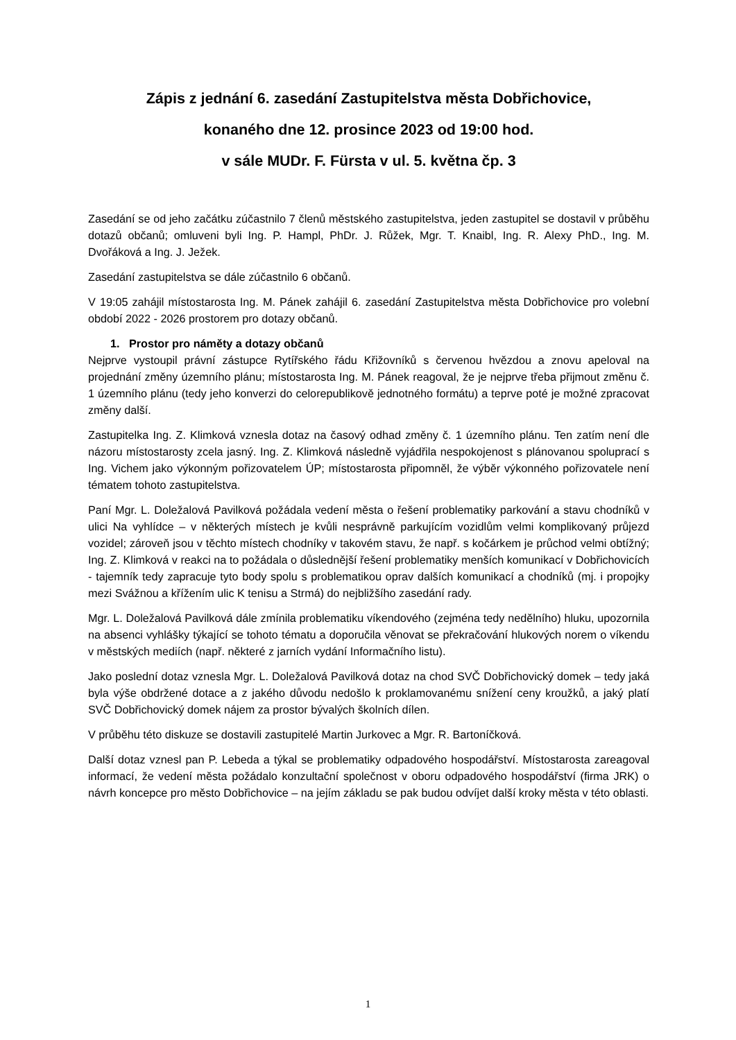Zápis z jednání 6. zasedání Zastupitelstva města Dobřichovice,
konaného dne 12. prosince 2023 od 19:00 hod.
v sále MUDr. F. Fürsta v ul. 5. května čp. 3
Zasedání se od jeho začátku zúčastnilo 7 členů městského zastupitelstva, jeden zastupitel se dostavil v průběhu dotazů občanů; omluveni byli Ing. P. Hampl, PhDr. J. Růžek, Mgr. T. Knaibl, Ing. R. Alexy PhD., Ing. M. Dvořáková a Ing. J. Ježek.
Zasedání zastupitelstva se dále zúčastnilo 6 občanů.
V 19:05 zahájil místostarosta Ing. M. Pánek zahájil 6. zasedání Zastupitelstva města Dobřichovice pro volební období 2022 - 2026 prostorem pro dotazy občanů.
1. Prostor pro náměty a dotazy občanů
Nejprve vystoupil právní zástupce Rytířského řádu Křižovníků s červenou hvězdou a znovu apeloval na projednání změny územního plánu; místostarosta Ing. M. Pánek reagoval, že je nejprve třeba přijmout změnu č. 1 územního plánu (tedy jeho konverzi do celorepublikově jednotného formátu) a teprve poté je možné zpracovat změny další.
Zastupitelka Ing. Z. Klimková vznesla dotaz na časový odhad změny č. 1 územního plánu. Ten zatím není dle názoru místostarosty zcela jasný. Ing. Z. Klimková následně vyjádřila nespokojenost s plánovanou spoluprací s Ing. Vichem jako výkonným pořizovatelem ÚP; místostarosta připomněl, že výběr výkonného pořizovatele není tématem tohoto zastupitelstva.
Paní Mgr. L. Doležalová Pavilková požádala vedení města o řešení problematiky parkování a stavu chodníků v ulici Na vyhlídce – v některých místech je kvůli nesprávně parkujícím vozidlům velmi komplikovaný průjezd vozidel; zároveň jsou v těchto místech chodníky v takovém stavu, že např. s kočárkem je průchod velmi obtížný; Ing. Z. Klimková v reakci na to požádala o důslednější řešení problematiky menších komunikací v Dobřichovicích - tajemník tedy zapracuje tyto body spolu s problematikou oprav dalších komunikací a chodníků (mj. i propojky mezi Svážnou a křížením ulic K tenisu a Strmá) do nejbližšího zasedání rady.
Mgr. L. Doležalová Pavilková dále zmínila problematiku víkendového (zejména tedy nedělního) hluku, upozornila na absenci vyhlášky týkající se tohoto tématu a doporučila věnovat se překračování hlukových norem o víkendu v městských mediích (např. některé z jarních vydání Informačního listu).
Jako poslední dotaz vznesla Mgr. L. Doležalová Pavilková dotaz na chod SVČ Dobřichovický domek – tedy jaká byla výše obdržené dotace a z jakého důvodu nedošlo k proklamovanému snížení ceny kroužků, a jaký platí SVČ Dobřichovický domek nájem za prostor bývalých školních dílen.
V průběhu této diskuze se dostavili zastupitelé Martin Jurkovec a Mgr. R. Bartoníčková.
Další dotaz vznesl pan P. Lebeda a týkal se problematiky odpadového hospodářství. Místostarosta zareagoval informací, že vedení města požádalo konzultační společnost v oboru odpadového hospodářství (firma JRK) o návrh koncepce pro město Dobřichovice – na jejím základu se pak budou odvíjet další kroky města v této oblasti.
1